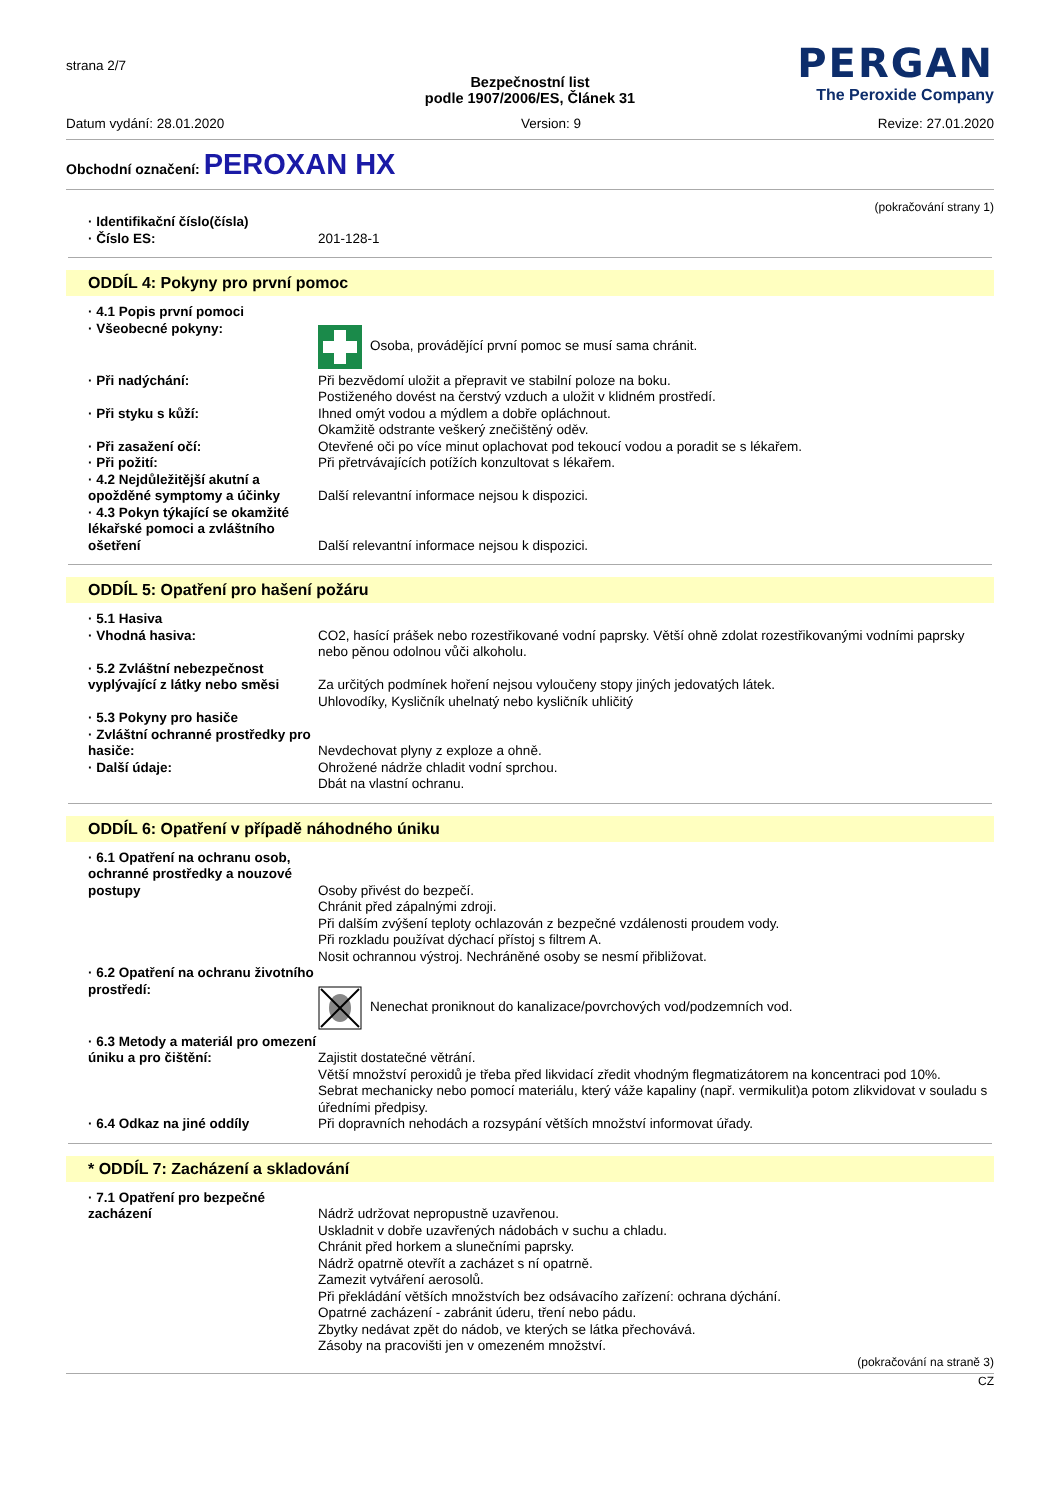strana 2/7
PERGAN
The Peroxide Company
Bezpečnostní list
podle 1907/2006/ES, Článek 31
Datum vydání: 28.01.2020 Version: 9 Revize: 27.01.2020
Obchodní označení: PEROXAN HX
(pokračování strany 1)
· Identifikační číslo(čísla)
· Číslo ES:
201-128-1
ODDÍL 4: Pokyny pro první pomoc
· 4.1 Popis první pomoci
· Všeobecné pokyny:
Osoba, provádějící první pomoc se musí sama chránit.
· Při nadýchání: Při bezvědomí uložit a přepravit ve stabilní poloze na boku.
Postiženého dovést na čerstvý vzduch a uložit v klidném prostředí.
· Při styku s kůží: Ihned omýt vodou a mýdlem a dobře opláchnout.
Okamžitě odstrante veškerý znečištěný oděv.
· Při zasažení očí: Otevřené oči po více minut oplachovat pod tekoucí vodou a poradit se s lékařem.
· Při požití: Při přetrvávajících potížích konzultovat s lékařem.
· 4.2 Nejdůležitější akutní a opožděné symptomy a účinky
Další relevantní informace nejsou k dispozici.
· 4.3 Pokyn týkající se okamžité lékařské pomoci a zvláštního ošetření
Další relevantní informace nejsou k dispozici.
ODDÍL 5: Opatření pro hašení požáru
· 5.1 Hasiva
· Vhodná hasiva:
CO2, hasící prášek nebo rozestřikované vodní paprsky. Větší ohně zdolat rozestřikovanými vodními paprsky nebo pěnou odolnou vůči alkoholu.
· 5.2 Zvláštní nebezpečnost vyplývající z látky nebo směsi
Za určitých podmínek hoření nejsou vyloučeny stopy jiných jedovatých látek.
Uhlovodíky, Kysličník uhelnatý nebo kysličník uhličitý
· 5.3 Pokyny pro hasiče
· Zvláštní ochranné prostředky pro hasiče:
· Další údaje:
Nevdechovat plyny z exploze a ohně.
Ohrožené nádrže chladit vodní sprchou.
Dbát na vlastní ochranu.
ODDÍL 6: Opatření v případě náhodného úniku
· 6.1 Opatření na ochranu osob, ochranné prostředky a nouzové postupy
Osoby přivést do bezpečí.
Chránit před zápalnými zdroji.
Při dalším zvýšení teploty ochlazován z bezpečné vzdálenosti proudem vody.
Při rozkladu používat dýchací přístoj s filtrem A.
Nosit ochrannou výstroj. Nechráněné osoby se nesmí přibližovat.
· 6.2 Opatření na ochranu životního prostředí:
Nenechat proniknout do kanalizace/povrchových vod/podzemních vod.
· 6.3 Metody a materiál pro omezení úniku a pro čištění:
Zajistit dostatečné větrání.
Větší množství peroxidů je třeba před likvidací zředit vhodným flegmatizátorem na koncentraci pod 10%.
Sebrat mechanicky nebo pomocí materiálu, který váže kapaliny (např. vermikulit)a potom zlikvidovat v souladu s úředními předpisy.
· 6.4 Odkaz na jiné oddíly Při dopravních nehodách a rozsypání větších množství informovat úřady.
* ODDÍL 7: Zacházení a skladování
· 7.1 Opatření pro bezpečné zacházení
Nádrž udržovat nepropustně uzavřenou.
Uskladnit v dobře uzavřených nádobách v suchu a chladu.
Chránit před horkem a slunečními paprsky.
Nádrž opatrně otevřít a zacházet s ní opatrně.
Zamezit vytváření aerosolů.
Při překládání větších množstvích bez odsávacího zařízení: ochrana dýchání.
Opatrné zacházení - zabránit úderu, tření nebo pádu.
Zbytky nedávat zpět do nádob, ve kterých se látka přechovává.
Zásoby na pracovišti jen v omezeném množství.
(pokračování na straně 3)
CZ